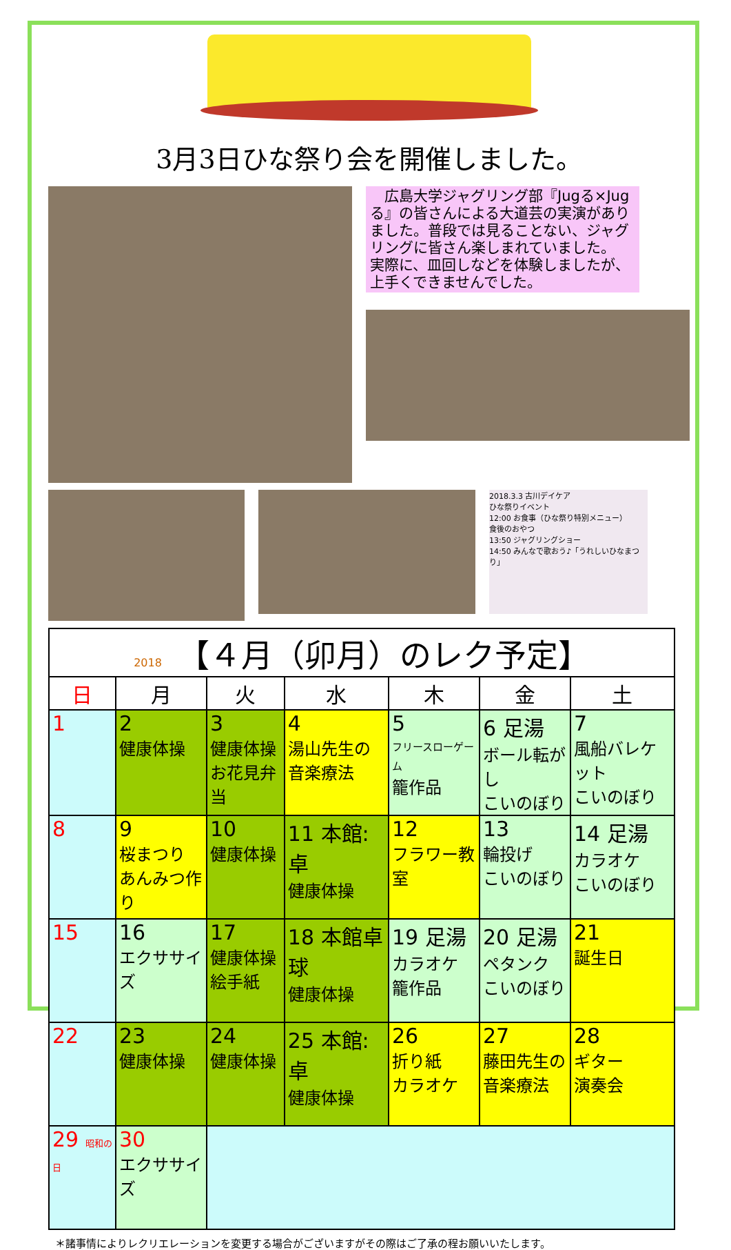3月3日ひな祭り会を開催しました。
　広島大学ジャグリング部『Jugる×Jugる』の皆さんによる大道芸の実演がありました。普段では見ることない、ジャグリングに皆さん楽しまれていました。
実際に、皿回しなどを体験しましたが、上手くできませんでした。
2018.3.3 古川デイケア
ひな祭りイベント
12:00 お食事（ひな祭り特別メニュー）
食後のおやつ
13:50 ジャグリングショー
14:50 みんなで歌おう♪「うれしいひなまつり」
| 2018 【４月（卯月）のレク予定】 | | | | | | |
| 日 | 月 | 火 | 水 | 木 | 金 | 土 |
| 1 | 2 健康体操 | 3 健康体操 お花見弁当 | 4 湯山先生の 音楽療法 | 5 フリースローゲーム 籠作品 | 6 足湯 ボール転がし こいのぼり | 7 風船バレケット こいのぼり |
| 8 | 9 桜まつり あんみつ作り | 10 健康体操 | 11 本館:卓 健康体操 | 12 フラワー教室 | 13 輪投げ こいのぼり | 14 足湯 カラオケ こいのぼり |
| 15 | 16 エクササイズ | 17 健康体操 絵手紙 | 18 本館卓球 健康体操 | 19 足湯 カラオケ 籠作品 | 20 足湯 ペタンク こいのぼり | 21 誕生日 |
| 22 | 23 健康体操 | 24 健康体操 | 25 本館:卓 健康体操 | 26 折り紙 カラオケ | 27 藤田先生の 音楽療法 | 28 ギター 演奏会 |
| 29 昭和の日 | 30 エクササイズ | | | | | |
＊諸事情によりレクリエレーションを変更する場合がございますがその際はご了承の程お願いいたします。